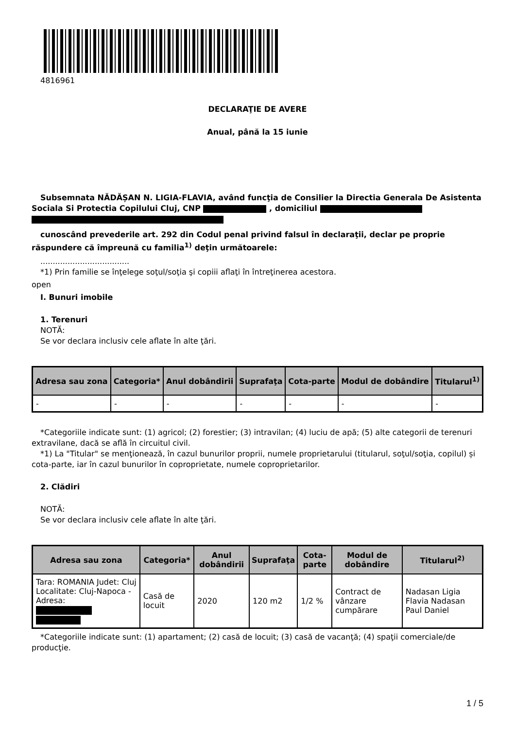4816961
DECLARAŢIE DE AVERE
Anual, până la 15 iunie
Subsemnata NĂDĂȘAN N. LIGIA-FLAVIA, având funcţia de Consilier la Directia Generala De Asistenta Sociala Si Protectia Copilului Cluj, CNP , domiciliul
cunoscând prevederile art. 292 din Codul penal privind falsul în declaraţii, declar pe proprie răspundere că împreună cu familia<sup>1)</sup> deţin următoarele:
....................................
*1) Prin familie se înţelege soţul/soţia şi copiii aflaţi în întreţinerea acestora.
open
I. Bunuri imobile
1. Terenuri
NOTĂ:
Se vor declara inclusiv cele aflate în alte ţări.
| Adresa sau zona | Categoria* | Anul dobândirii | Suprafaţa | Cota-parte | Modul de dobândire | Titularul<sup>1)</sup> |
| --- | --- | --- | --- | --- | --- | --- |
| - | - | - | - | - | - | - |
*Categoriile indicate sunt: (1) agricol; (2) forestier; (3) intravilan; (4) luciu de apă; (5) alte categorii de terenuri extravilane, dacă se află în circuitul civil.
*1) La "Titular" se menţionează, în cazul bunurilor proprii, numele proprietarului (titularul, soţul/soţia, copilul) și cota-parte, iar în cazul bunurilor în coproprietate, numele coproprietarilor.
2. Clădiri
NOTĂ:
Se vor declara inclusiv cele aflate în alte ţări.
| Adresa sau zona | Categoria* | Anul dobândirii | Suprafaţa | Cota-parte | Modul de dobândire | Titularul<sup>2)</sup> |
| --- | --- | --- | --- | --- | --- | --- |
| Tara: ROMANIA Judet: Cluj Localitate: Cluj-Napoca - Adresa: | Casă de locuit | 2020 | 120 m2 | 1/2 % | Contract de vânzare cumpărare | Nadasan Ligia Flavia Nadasan Paul Daniel |
*Categoriile indicate sunt: (1) apartament; (2) casă de locuit; (3) casă de vacanţă; (4) spaţii comerciale/de producţie.
1 / 5